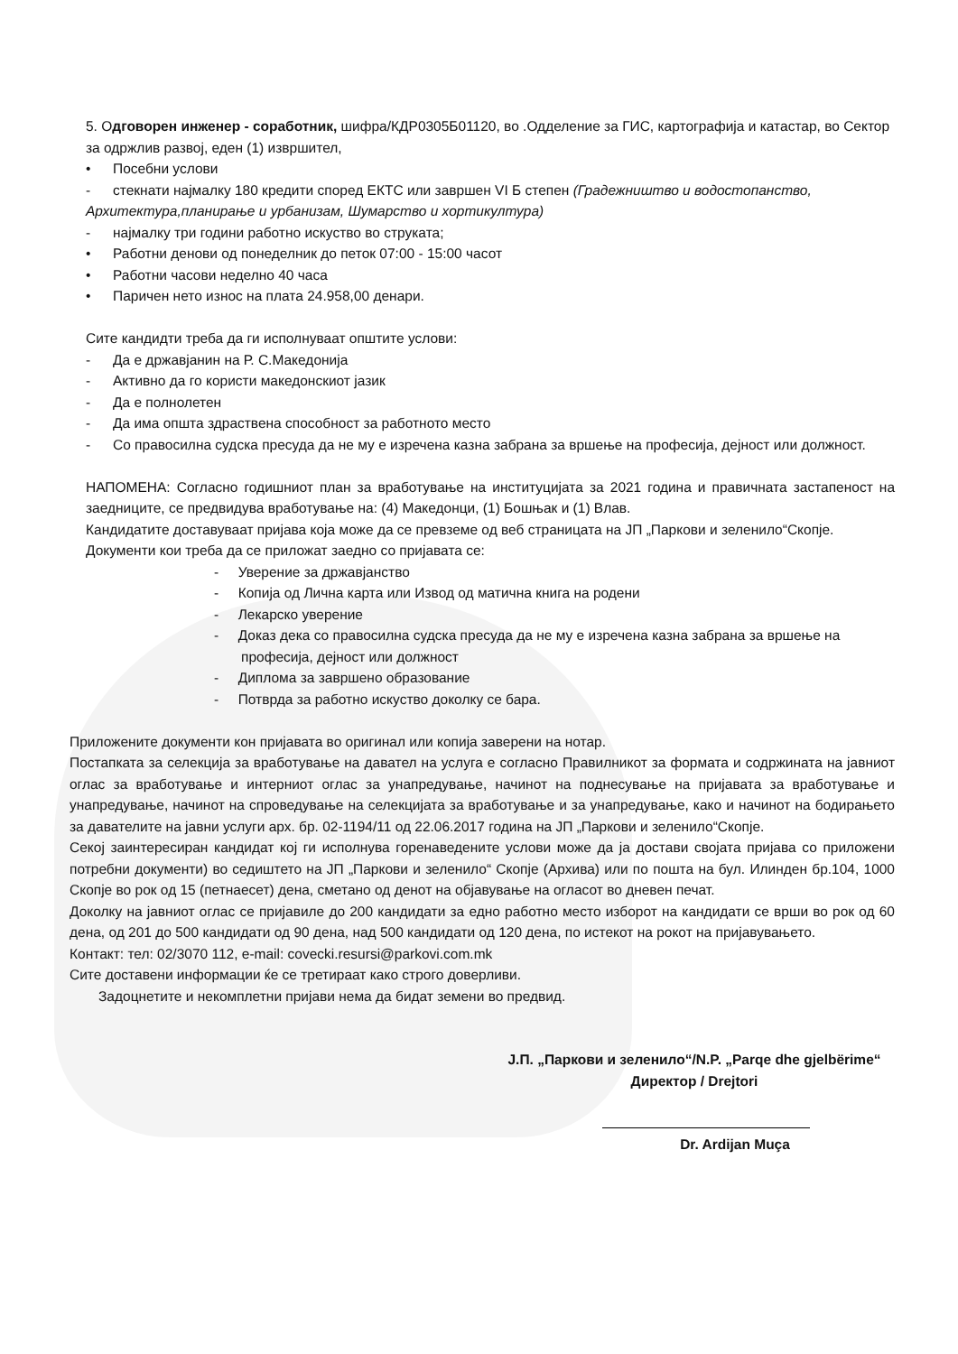5. Одговорен инженер - соработник, шифра/КДР0305Б01120, во .Одделение за ГИС, картографија и катастар, во Сектор за одржлив развој, еден (1) извршител,
• Посебни услови
- стекнати најмалку 180 кредити според ЕКТС или завршен VI Б степен (Градежништво и водостопанство, Архитектура,планирање и урбанизам, Шумарство и хортикултура)
- најмалку три години работно искуство во струката;
• Работни денови од понеделник до петок 07:00 - 15:00 часот
• Работни часови неделно 40 часа
• Паричен нето износ на плата 24.958,00 денари.
Сите кандидти треба да ги исполнуваат општите услови:
- Да е државјанин на Р. С.Македонија
- Активно да го користи македонскиот јазик
- Да е полнолетен
- Да има општа здраствена способност за работното место
- Со правосилна судска пресуда да не му е изречена казна забрана за вршење на професија, дејност или должност.
НАПОМЕНА: Согласно годишниот план за вработување на институцијата за 2021 година и правичната застапеност на заедниците, се предвидува вработување на: (4) Македонци, (1) Бошњак и (1) Влав.
Кандидатите доставуваат пријава која може да се превземе од веб страницата на ЈП „Паркови и зеленило“Скопје.
Документи кои треба да се приложат заедно со пријавата се:
- Уверение за државјанство
- Копија од Лична карта или Извод од матична книга на родени
- Лекарско уверение
- Доказ дека со правосилна судска пресуда да не му е изречена казна забрана за вршење на професија, дејност или должност
- Диплома за завршено образование
- Потврда за работно искуство доколку се бара.
Приложените документи кон пријавата во оригинал или копија заверени на нотар.
Постапката за селекција за вработување на давател на услуга е согласно Правилникот за формата и содржината на јавниот оглас за вработување и интерниот оглас за унапредување, начинот на поднесување на пријавата за вработување и унапредување, начинот на спроведување на селекцијата за вработување и за унапредување, како и начинот на бодирањето за давателите на јавни услуги арх. бр. 02-1194/11 од 22.06.2017 година на ЈП „Паркови и зеленило“Скопје.
Секој заинтересиран кандидат кој ги исполнува горенаведените услови може да ја достави својата пријава со приложени потребни документи) во седиштето на ЈП „Паркови и зеленило“ Скопје (Архива) или по пошта на бул. Илинден бр.104, 1000 Скопје во рок од 15 (петнаесет) дена, сметано од денот на објавување на огласот во дневен печат.
Доколку на јавниот оглас се пријавиле до 200 кандидати за едно работно место изборот на кандидати се врши во рок од 60 дена, од 201 до 500 кандидати од 90 дена, над 500 кандидати од 120 дена, по истекот на рокот на пријавувањето.
Контакт: тел: 02/3070 112, e-mail: covecki.resursi@parkovi.com.mk
Сите доставени информации ќе се третираат како строго доверливи.
Задоцнетите и некомплетни пријави нема да бидат земени во предвид.
Ј.П. „Паркови и зеленило“/N.P. „Parqe dhe gjelbërime“
Директор / Drejtori
Dr. Ardijan Muça